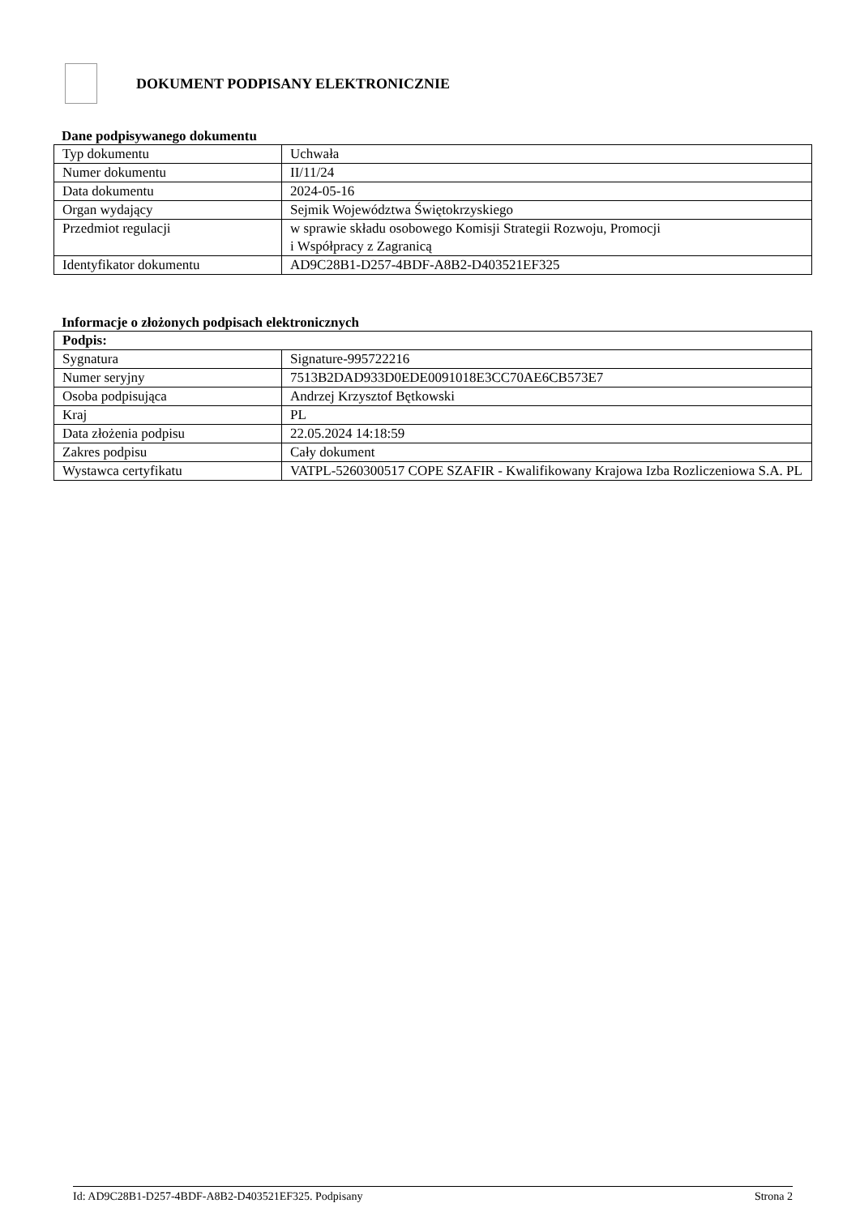DOKUMENT PODPISANY ELEKTRONICZNIE
Dane podpisywanego dokumentu
| Typ dokumentu | Uchwała |
| Numer dokumentu | II/11/24 |
| Data dokumentu | 2024-05-16 |
| Organ wydający | Sejmik Województwa Świętokrzyskiego |
| Przedmiot regulacji | w sprawie składu osobowego Komisji Strategii Rozwoju, Promocji i Współpracy z Zagranicą |
| Identyfikator dokumentu | AD9C28B1-D257-4BDF-A8B2-D403521EF325 |
Informacje o złożonych podpisach elektronicznych
| Podpis: | |
| --- | --- |
| Sygnatura | Signature-995722216 |
| Numer seryjny | 7513B2DAD933D0EDE0091018E3CC70AE6CB573E7 |
| Osoba podpisująca | Andrzej Krzysztof Bętkowski |
| Kraj | PL |
| Data złożenia podpisu | 22.05.2024 14:18:59 |
| Zakres podpisu | Cały dokument |
| Wystawca certyfikatu | VATPL-5260300517 COPE SZAFIR - Kwalifikowany Krajowa Izba Rozliczeniowa S.A. PL |
Id: AD9C28B1-D257-4BDF-A8B2-D403521EF325. Podpisany Strona 2